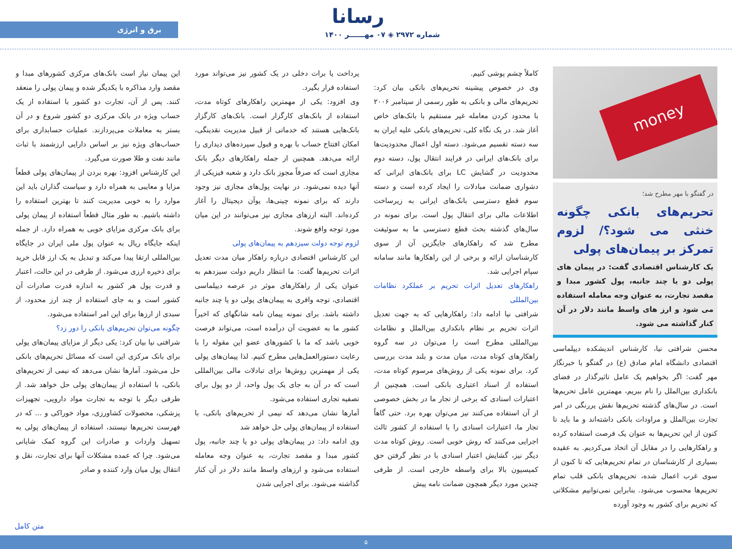رسانا
شماره ۲۹۷۲ ◈ ۰۷ مهــــــر ۱۴۰۰
برق و انرژی
money
در گفتگو با مهر مطرح شد؛
تحریم‌های بانکی چگونه خنثی می شود؟/ لزوم تمرکز بر پیمان‌های پولی
یک کارشناس اقتصادی گفت: در پیمان های پولی دو یا چند جانبه، پول کشور مبدا و مقصد تجارت، به عنوان وجه معامله استفاده می شود و ارز های واسط مانند دلار در آن کنار گذاشته می شود.
محسن شرافتی نیا، کارشناس اندیشکده دیپلماسی اقتصادی دانشگاه امام صادق (ع) در گفتگو با خبرنگار مهر گفت: اگر بخواهیم یک عامل تاثیرگذار در فضای بانکداری بین‌الملل را نام ببریم، مهمترین عامل تحریم‌ها است. در سال‌های گذشته تحریم‌ها نقش پررنگی در امر تجارت بین‌الملل و مراودات بانکی داشته‌اند و ما باید تا کنون از این تحریم‌ها به عنوان یک فرصت استفاده کرده و راهکارهایی را در مقابل آن اتخاذ می‌کردیم. به عقیده بسیاری از کارشناسان در تمام تحریم‌هایی که تا کنون از سوی غرب اعمال شده، تحریم‌های بانکی قلب تمام تحریم‌ها محسوب می‌شود. بنابراین نمی‌توانیم مشکلاتی که تحریم برای کشور به وجود آورده
کاملاً چشم پوشی کنیم.
وی در خصوص پیشینه تحریم‌های بانکی بیان کرد: تحریم‌های مالی و بانکی به طور رسمی از سپتامبر ۲۰۰۶ با محدود کردن معامله غیر مستقیم با بانک‌های خاص آغاز شد. در یک نگاه کلی، تحریم‌های بانکی علیه ایران به سه دسته تقسیم می‌شود. دسته اول اعمال محدودیت‌ها برای بانک‌های ایرانی در فرایند انتقال پول، دسته دوم محدودیت در گشایش LC برای بانک‌های ایرانی که دشواری ضمانت مبادلات را ایجاد کرده است و دسته سوم قطع دسترسی بانک‌های ایرانی به زیرساخت اطلاعات مالی برای انتقال پول است. برای نمونه در سال‌های گذشته بحث قطع دسترسی ما به سوئیفت مطرح شد که راهکارهای جایگزین آن از سوی کارشناسان ارائه و برخی از این راهکارها مانند سامانه سپام اجرایی شد.
راهکارهای تعدیل اثرات تحریم بر عملکرد نظامات بین‌المللی
شرافتی نیا ادامه داد: راهکارهایی که به جهت تعدیل اثرات تحریم بر نظام بانکداری بین‌الملل و نظامات بین‌المللی مطرح است را می‌توان در سه گروه راهکارهای کوتاه مدت، میان مدت و بلند مدت بررسی کرد. برای نمونه یکی از روش‌های مرسوم کوتاه مدت، استفاده از اسناد اعتباری بانکی است. همچنین از اعتبارات اسنادی که برخی از تجار ما در بخش خصوصی از آن استفاده می‌کنند نیز می‌توان بهره برد. حتی گاهاً تجار ما، اعتبارات اسنادی را با استفاده از کشور ثالث اجرایی می‌کنند که روش خوبی است. روش کوتاه مدت دیگر نیز، گشایش اعتبار اسنادی با در نظر گرفتن حق کمیسیون بالا برای واسطه خارجی است. از طرفی چندین مورد دیگر همچون ضمانت نامه پیش
پرداخت یا برات دخلی در یک کشور نیز می‌تواند مورد استفاده قرار بگیرد.
وی افزود: یکی از مهمترین راهکارهای کوتاه مدت، استفاده از بانک‌های کارگزار است. بانک‌های کارگزار بانک‌هایی هستند که خدماتی از قبیل مدیریت نقدینگی، امکان افتتاح حساب با بهره و قبول سپرده‌های دیداری را ارائه می‌دهد. همچنین از جمله راهکارهای دیگر بانک مجازی است که صرفاً مجوز بانک دارد و شعبه فیزیکی از آنها دیده نمی‌شود. در نهایت پول‌های مجازی نیز وجود دارند که برای نمونه چینی‌ها، یوآن دیجیتال را آغاز کرده‌اند. البته ارزهای مجازی نیز می‌توانند در این میان مورد توجه واقع شوند.
لزوم توجه دولت سیزدهم به پیمان‌های پولی
این کارشناس اقتصادی درباره راهکار میان مدت تعدیل اثرات تحریم‌ها گفت: ما انتظار داریم دولت سیزدهم به عنوان یکی از راهکارهای موثر در عرصه دیپلماسی اقتصادی، توجه وافری به پیمان‌های پولی دو یا چند جانبه داشته باشد. برای نمونه پیمان نامه شانگهای که اخیراً کشور ما به عضویت آن درآمده است، می‌تواند فرصت خوبی باشد که ما با کشورهای عضو این مقوله را با رعایت دستورالعمل‌هایی مطرح کنیم. لذا پیمان‌های پولی یکی از مهمترین روش‌ها برای تبادلات مالی بین‌المللی است که در آن به جای یک پول واحد، از دو پول برای تصفیه تجاری استفاده می‌شود.
آمارها نشان می‌دهد که نیمی از تحریم‌های بانکی، با استفاده از پیمان‌های پولی حل خواهد شد
وی ادامه داد: در پیمان‌های پولی دو یا چند جانبه، پول کشور مبدا و مقصد تجارت، به عنوان وجه معامله استفاده می‌شود و ارزهای واسط مانند دلار در آن کنار گذاشته می‌شود. برای اجرایی شدن
این پیمان نیاز است بانک‌های مرکزی کشورهای مبدا و مقصد وارد مذاکره با یکدیگر شده و پیمان پولی را منعقد کنند. پس از آن، تجارت دو کشور با استفاده از یک حساب ویژه در بانک مرکزی دو کشور شروع و در آن بستر به معاملات می‌پردازند. عملیات حسابداری برای حساب‌های ویژه نیز بر اساس دارایی ارزشمند با ثبات مانند نفت و طلا صورت می‌گیرد.
این کارشناس افزود: بهره بردن از پیمان‌های پولی قطعاً مزایا و معایبی به همراه دارد و سیاست گذاران باید این موارد را به خوبی مدیریت کنند تا بهترین استفاده را داشته باشیم. به طور مثال قطعاً استفاده از پیمان پولی برای بانک مرکزی مزایای خوبی به همراه دارد. از جمله اینکه جایگاه ریال به عنوان پول ملی ایران در جایگاه بین‌المللی ارتقا پیدا می‌کند و تبدیل به یک ارز قابل خرید برای ذخیره ارزی می‌شود. از طرفی در این حالت، اعتبار و قدرت پول هر کشور به اندازه قدرت صادرات آن کشور است و به جای استفاده از چند ارز محدود، از سبدی از ارزها برای این امر استفاده می‌شود.
چگونه می‌توان تحریم‌های بانکی را دور زد؟
شرافتی نیا بیان کرد: یکی دیگر از مزایای پیمان‌های پولی برای بانک مرکزی این است که مسائل تحریم‌های بانکی حل می‌شود. آمارها نشان می‌دهد که نیمی از تحریم‌های بانکی، با استفاده از پیمان‌های پولی حل خواهد شد. از طرفی دیگر با توجه به تجارت مواد دارویی، تجهیزات پزشکی، محصولات کشاورزی، مواد خوراکی و ... که در فهرست تحریم‌ها نیستند، استفاده از پیمان‌های پولی به تسهیل واردات و صادرات این گروه کمک شایانی می‌شود. چرا که عمده مشکلات آنها برای تجارت، نقل و انتقال پول میان وارد کننده و صادر
متن کامل
۵